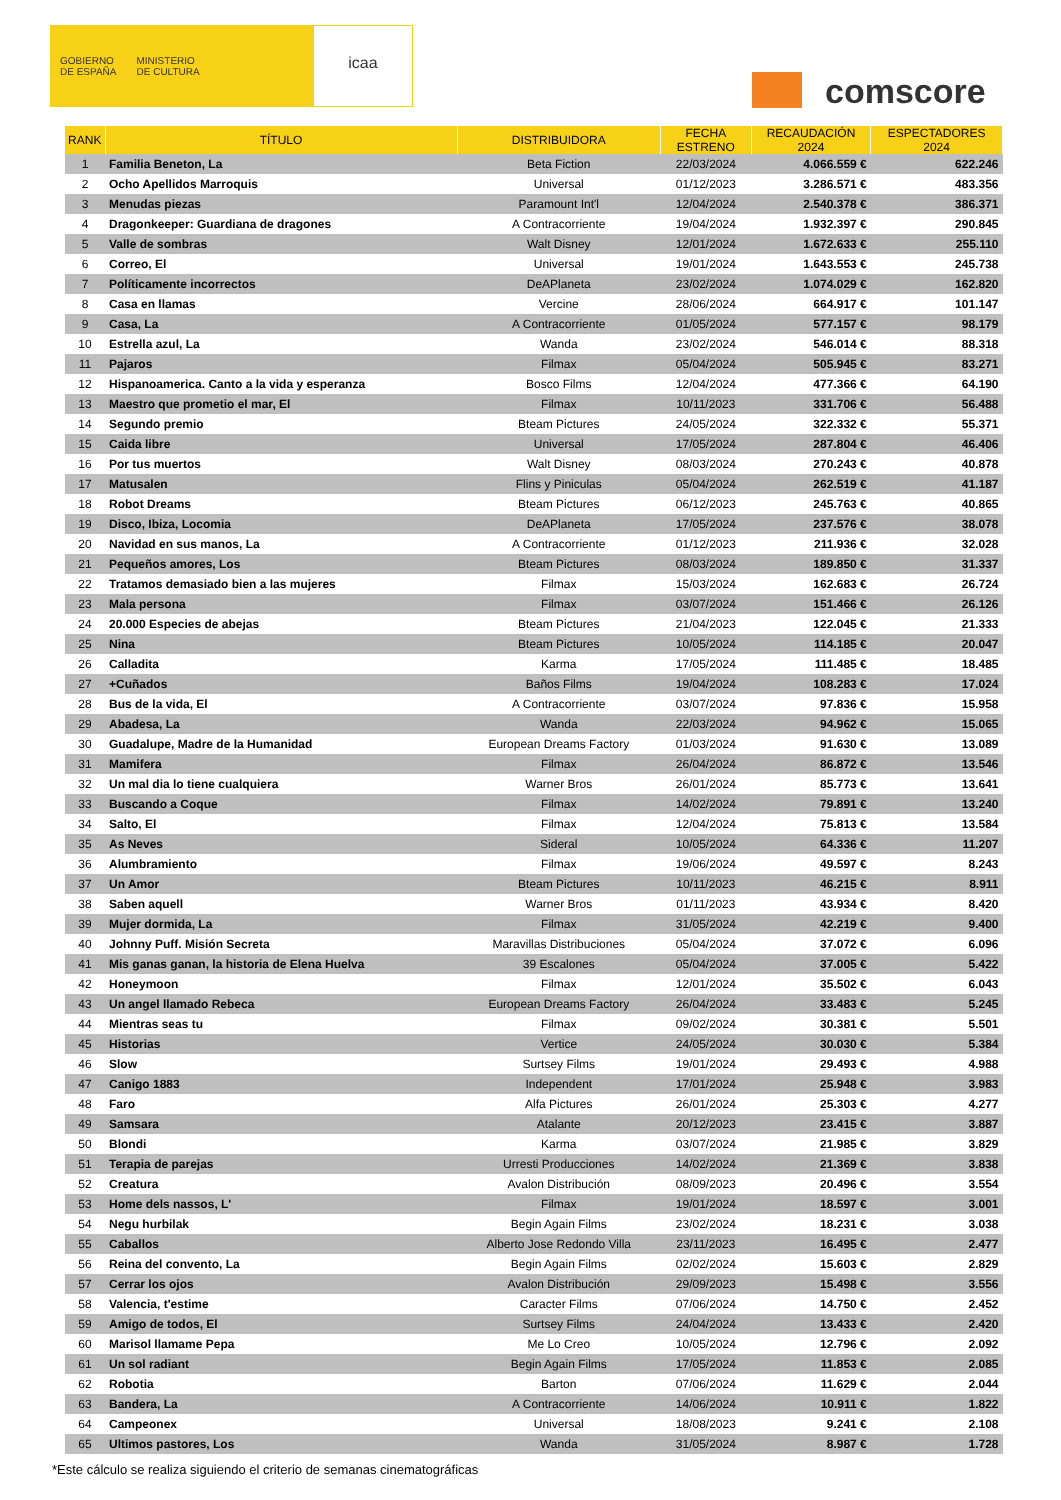GOBIERNO
DE ESPAÑA
MINISTERIO
DE CULTURA
icaa
comscore
| RANK | TÍTULO | DISTRIBUIDORA | FECHA ESTRENO | RECAUDACIÓN 2024 | ESPECTADORES 2024 |
| --- | --- | --- | --- | --- | --- |
| 1 | Familia Beneton, La | Beta Fiction | 22/03/2024 | 4.066.559 € | 622.246 |
| 2 | Ocho Apellidos Marroquis | Universal | 01/12/2023 | 3.286.571 € | 483.356 |
| 3 | Menudas piezas | Paramount Int'l | 12/04/2024 | 2.540.378 € | 386.371 |
| 4 | Dragonkeeper: Guardiana de dragones | A Contracorriente | 19/04/2024 | 1.932.397 € | 290.845 |
| 5 | Valle de sombras | Walt Disney | 12/01/2024 | 1.672.633 € | 255.110 |
| 6 | Correo, El | Universal | 19/01/2024 | 1.643.553 € | 245.738 |
| 7 | Políticamente incorrectos | DeAPlaneta | 23/02/2024 | 1.074.029 € | 162.820 |
| 8 | Casa en llamas | Vercine | 28/06/2024 | 664.917 € | 101.147 |
| 9 | Casa, La | A Contracorriente | 01/05/2024 | 577.157 € | 98.179 |
| 10 | Estrella azul, La | Wanda | 23/02/2024 | 546.014 € | 88.318 |
| 11 | Pajaros | Filmax | 05/04/2024 | 505.945 € | 83.271 |
| 12 | Hispanoamerica. Canto a la vida y esperanza | Bosco Films | 12/04/2024 | 477.366 € | 64.190 |
| 13 | Maestro que prometio el mar, El | Filmax | 10/11/2023 | 331.706 € | 56.488 |
| 14 | Segundo premio | Bteam Pictures | 24/05/2024 | 322.332 € | 55.371 |
| 15 | Caida libre | Universal | 17/05/2024 | 287.804 € | 46.406 |
| 16 | Por tus muertos | Walt Disney | 08/03/2024 | 270.243 € | 40.878 |
| 17 | Matusalen | Flins y Piniculas | 05/04/2024 | 262.519 € | 41.187 |
| 18 | Robot Dreams | Bteam Pictures | 06/12/2023 | 245.763 € | 40.865 |
| 19 | Disco, Ibiza, Locomia | DeAPlaneta | 17/05/2024 | 237.576 € | 38.078 |
| 20 | Navidad en sus manos, La | A Contracorriente | 01/12/2023 | 211.936 € | 32.028 |
| 21 | Pequeños amores, Los | Bteam Pictures | 08/03/2024 | 189.850 € | 31.337 |
| 22 | Tratamos demasiado bien a las mujeres | Filmax | 15/03/2024 | 162.683 € | 26.724 |
| 23 | Mala persona | Filmax | 03/07/2024 | 151.466 € | 26.126 |
| 24 | 20.000 Especies de abejas | Bteam Pictures | 21/04/2023 | 122.045 € | 21.333 |
| 25 | Nina | Bteam Pictures | 10/05/2024 | 114.185 € | 20.047 |
| 26 | Calladita | Karma | 17/05/2024 | 111.485 € | 18.485 |
| 27 | +Cuñados | Baños Films | 19/04/2024 | 108.283 € | 17.024 |
| 28 | Bus de la vida, El | A Contracorriente | 03/07/2024 | 97.836 € | 15.958 |
| 29 | Abadesa, La | Wanda | 22/03/2024 | 94.962 € | 15.065 |
| 30 | Guadalupe, Madre de la Humanidad | European Dreams Factory | 01/03/2024 | 91.630 € | 13.089 |
| 31 | Mamifera | Filmax | 26/04/2024 | 86.872 € | 13.546 |
| 32 | Un mal dia lo tiene cualquiera | Warner Bros | 26/01/2024 | 85.773 € | 13.641 |
| 33 | Buscando a Coque | Filmax | 14/02/2024 | 79.891 € | 13.240 |
| 34 | Salto, El | Filmax | 12/04/2024 | 75.813 € | 13.584 |
| 35 | As Neves | Sideral | 10/05/2024 | 64.336 € | 11.207 |
| 36 | Alumbramiento | Filmax | 19/06/2024 | 49.597 € | 8.243 |
| 37 | Un Amor | Bteam Pictures | 10/11/2023 | 46.215 € | 8.911 |
| 38 | Saben aquell | Warner Bros | 01/11/2023 | 43.934 € | 8.420 |
| 39 | Mujer dormida, La | Filmax | 31/05/2024 | 42.219 € | 9.400 |
| 40 | Johnny Puff. Misión Secreta | Maravillas Distribuciones | 05/04/2024 | 37.072 € | 6.096 |
| 41 | Mis ganas ganan, la historia de Elena Huelva | 39 Escalones | 05/04/2024 | 37.005 € | 5.422 |
| 42 | Honeymoon | Filmax | 12/01/2024 | 35.502 € | 6.043 |
| 43 | Un angel llamado Rebeca | European Dreams Factory | 26/04/2024 | 33.483 € | 5.245 |
| 44 | Mientras seas tu | Filmax | 09/02/2024 | 30.381 € | 5.501 |
| 45 | Historias | Vertice | 24/05/2024 | 30.030 € | 5.384 |
| 46 | Slow | Surtsey Films | 19/01/2024 | 29.493 € | 4.988 |
| 47 | Canigo 1883 | Independent | 17/01/2024 | 25.948 € | 3.983 |
| 48 | Faro | Alfa Pictures | 26/01/2024 | 25.303 € | 4.277 |
| 49 | Samsara | Atalante | 20/12/2023 | 23.415 € | 3.887 |
| 50 | Blondi | Karma | 03/07/2024 | 21.985 € | 3.829 |
| 51 | Terapia de parejas | Urresti Producciones | 14/02/2024 | 21.369 € | 3.838 |
| 52 | Creatura | Avalon Distribución | 08/09/2023 | 20.496 € | 3.554 |
| 53 | Home dels nassos, L' | Filmax | 19/01/2024 | 18.597 € | 3.001 |
| 54 | Negu hurbilak | Begin Again Films | 23/02/2024 | 18.231 € | 3.038 |
| 55 | Caballos | Alberto Jose Redondo Villa | 23/11/2023 | 16.495 € | 2.477 |
| 56 | Reina del convento, La | Begin Again Films | 02/02/2024 | 15.603 € | 2.829 |
| 57 | Cerrar los ojos | Avalon Distribución | 29/09/2023 | 15.498 € | 3.556 |
| 58 | Valencia, t'estime | Caracter Films | 07/06/2024 | 14.750 € | 2.452 |
| 59 | Amigo de todos, El | Surtsey Films | 24/04/2024 | 13.433 € | 2.420 |
| 60 | Marisol llamame Pepa | Me Lo Creo | 10/05/2024 | 12.796 € | 2.092 |
| 61 | Un sol radiant | Begin Again Films | 17/05/2024 | 11.853 € | 2.085 |
| 62 | Robotia | Barton | 07/06/2024 | 11.629 € | 2.044 |
| 63 | Bandera, La | A Contracorriente | 14/06/2024 | 10.911 € | 1.822 |
| 64 | Campeonex | Universal | 18/08/2023 | 9.241 € | 2.108 |
| 65 | Ultimos pastores, Los | Wanda | 31/05/2024 | 8.987 € | 1.728 |
*Este cálculo se realiza siguiendo el criterio de semanas cinematográficas